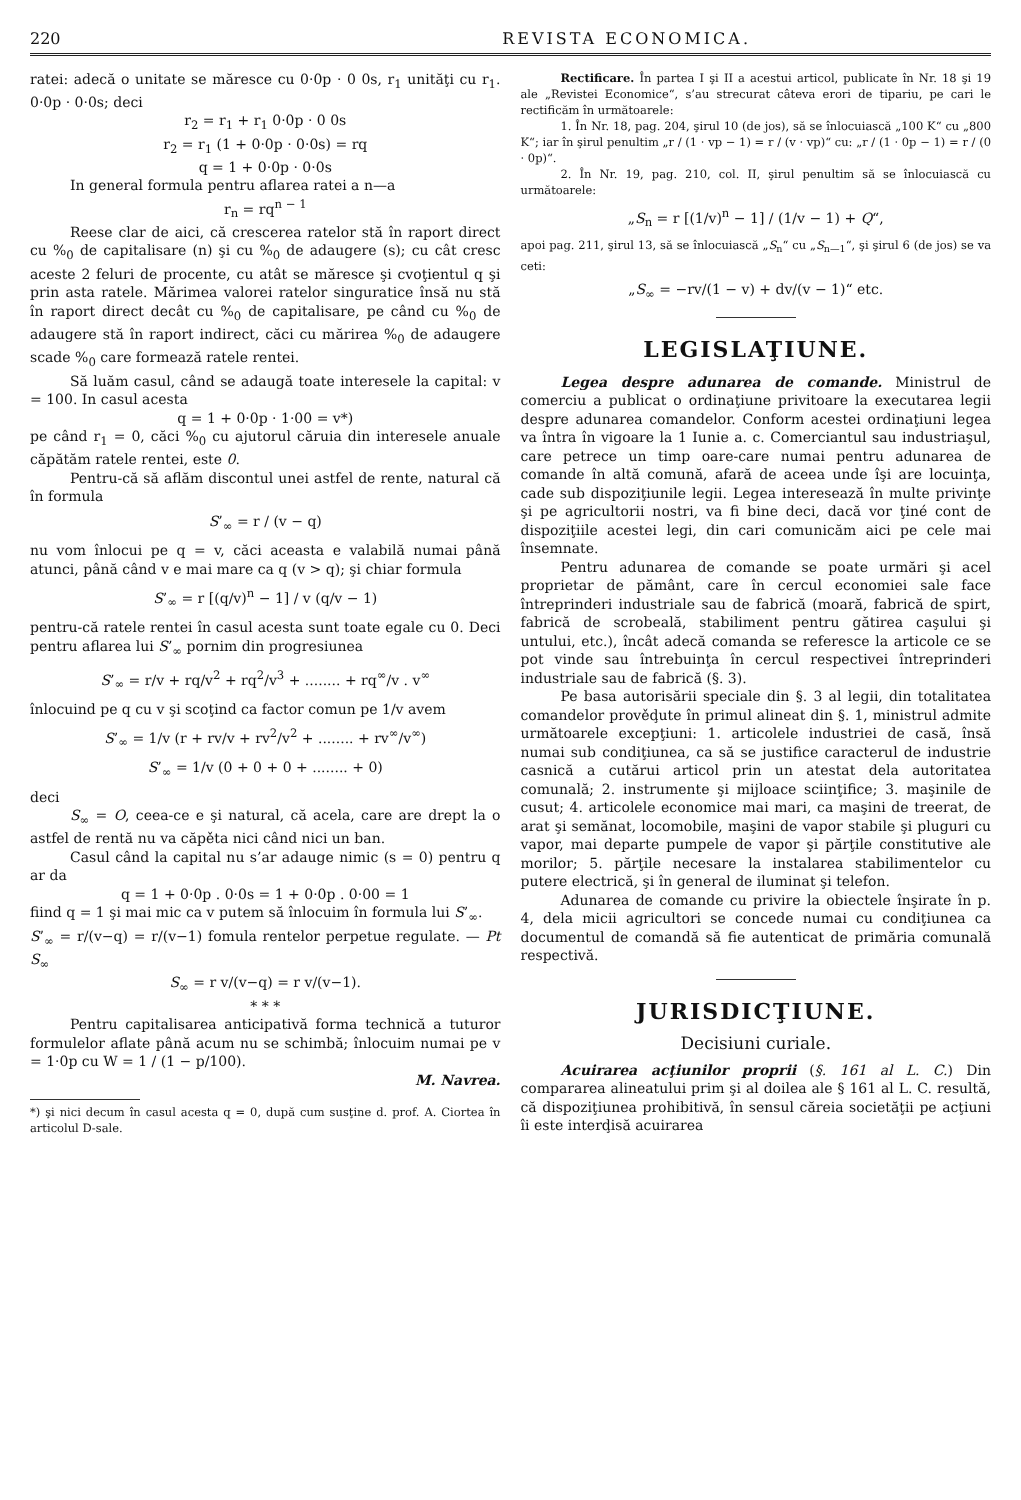220 REVISTA ECONOMICA.
ratei: adecă o unitate se măresce cu 0·0p · 0 0s, r<sub>1</sub> unităţi cu r<sub>1</sub>. 0·0p · 0·0s; deci
r<sub>2</sub> = r<sub>1</sub> + r<sub>1</sub> 0·0p · 0 0s
r<sub>2</sub> = r<sub>1</sub> (1 + 0·0p · 0·0s) = rq
q = 1 + 0·0p · 0·0s
In general formula pentru aflarea ratei a n—a
r<sub>n</sub> = rq<sup>n − 1</sup>
Reese clar de aici, că crescerea ratelor stă în raport direct cu %<sub>0</sub> de capitalisare (n) şi cu %<sub>0</sub> de adaugere (s); cu cât cresc aceste 2 feluri de procente, cu atât se măresce şi cvoţientul q şi prin asta ratele. Mărimea valorei ratelor singuratice însă nu stă în raport direct decât cu %<sub>0</sub> de capitalisare, pe când cu %<sub>0</sub> de adaugere stă în raport indirect, căci cu mărirea %<sub>0</sub> de adaugere scade %<sub>0</sub> care formează ratele rentei.
Să luăm casul, când se adaugă toate interesele la capital: v = 100. In casul acesta
q = 1 + 0·0p · 1·00 = v*)
pe când r<sub>1</sub> = 0, căci %<sub>0</sub> cu ajutorul căruia din interesele anuale căpătăm ratele rentei, este 0.
Pentru-că să aflăm discontul unei astfel de rente, natural că în formula
S’<sub>∞</sub> = r / (v − q)
nu vom înlocui pe q = v, căci aceasta e valabilă numai până atunci, până când v e mai mare ca q (v > q); şi chiar formula
S’<sub>∞</sub> = r [(q/v)<sup>n</sup> − 1] / v (q/v − 1)
pentru-că ratele rentei în casul acesta sunt toate egale cu 0. Deci pentru aflarea lui S’<sub>∞</sub> pornim din progresiunea
S’<sub>∞</sub> = r/v + rq/v<sup>2</sup> + rq<sup>2</sup>/v<sup>3</sup> + ........ + rq<sup>∞</sup>/v . v<sup>∞</sup>
înlocuind pe q cu v şi scoţind ca factor comun pe 1/v avem
S’<sub>∞</sub> = 1/v (r + rv/v + rv<sup>2</sup>/v<sup>2</sup> + ........ + rv<sup>∞</sup>/v<sup>∞</sup>)
S’<sub>∞</sub> = 1/v (0 + 0 + 0 + ........ + 0)
deci
S<sub>∞</sub> = O, ceea-ce e şi natural, că acela, care are drept la o astfel de rentă nu va căpěta nici când nici un ban.
Casul când la capital nu s’ar adauge nimic (s = 0) pentru q ar da
q = 1 + 0·0p . 0·0s = 1 + 0·0p . 0·00 = 1
fiind q = 1 şi mai mic ca v putem să înlocuim în formula lui S’<sub>∞</sub>.
S’<sub>∞</sub> = r/(v−q) = r/(v−1) fomula rentelor perpetue regulate. — Pt S<sub>∞</sub>
S<sub>∞</sub> = r v/(v−q) = r v/(v−1).
* * *
Pentru capitalisarea anticipativă forma technică a tuturor formulelor aflate până acum nu se schimbă; înlocuim numai pe v = 1·0p cu W = 1 / (1 − p/100).
M. Navrea.
*) şi nici decum în casul acesta q = 0, după cum susţine d. prof. A. Ciortea în articolul D-sale.
Rectificare. În partea I şi II a acestui articol, publicate în Nr. 18 şi 19 ale „Revistei Economice“, s’au strecurat câteva erori de tipariu, pe cari le rectificăm în următoarele:
1. În Nr. 18, pag. 204, şirul 10 (de jos), să se înlocuiască „100 K“ cu „800 K“; iar în şirul penultim „r / (1 · vp − 1) = r / (v · vp)“ cu: „r / (1 · 0p − 1) = r / (0 · 0p)“.
2. În Nr. 19, pag. 210, col. II, şirul penultim să se înlocuiască cu următoarele:
„S<sub>n</sub> = r [(1/v)<sup>n</sup> − 1] / (1/v − 1) + Q“,
apoi pag. 211, şirul 13, să se înlocuiască „S<sub>n</sub>“ cu „S<sub>n—1</sub>“, şi şirul 6 (de jos) se va ceti:
„S<sub>∞</sub> = −rv/(1 − v) + dv/(v − 1)“ etc.
LEGISLAŢIUNE.
Legea despre adunarea de comande. Ministrul de comerciu a publicat o ordinaţiune privitoare la executarea legii despre adunarea comandelor. Conform acestei ordinaţiuni legea va întra în vigoare la 1 Iunie a. c. Comerciantul sau industriaşul, care petrece un timp oare-care numai pentru adunarea de comande în altă comună, afară de aceea unde îşi are locuinţa, cade sub dispoziţiunile legii. Legea interesează în multe privinţe şi pe agricultorii nostri, va fi bine deci, dacă vor ţiné cont de dispoziţiile acestei legi, din cari comunicăm aici pe cele mai însemnate.
Pentru adunarea de comande se poate urmări şi acel proprietar de pământ, care în cercul economiei sale face întreprinderi industriale sau de fabrică (moară, fabrică de spirt, fabrică de scrobeală, stabiliment pentru gătirea caşului şi untului, etc.), încât adecă comanda se referesce la articole ce se pot vinde sau întrebuinţa în cercul respectivei întreprinderi industriale sau de fabrică (§. 3).
Pe basa autorisării speciale din §. 3 al legii, din totalitatea comandelor prověḑute în primul alineat din §. 1, ministrul admite următoarele excepţiuni: 1. articolele industriei de casă, însă numai sub condiţiunea, ca să se justifice caracterul de industrie casnică a cutărui articol prin un atestat dela autoritatea comunală; 2. instrumente şi mijloace sciinţifice; 3. maşinile de cusut; 4. articolele economice mai mari, ca maşini de treerat, de arat şi semănat, locomobile, maşini de vapor stabile şi pluguri cu vapor, mai departe pumpele de vapor şi părţile constitutive ale morilor; 5. părţile necesare la instalarea stabilimentelor cu putere electrică, şi în general de iluminat şi telefon.
Adunarea de comande cu privire la obiectele înşirate în p. 4, dela micii agricultori se concede numai cu condiţiunea ca documentul de comandă să fie autenticat de primăria comunală respectivă.
JURISDICŢIUNE.
Decisiuni curiale.
Acuirarea acţiunilor proprii (§. 161 al L. C.) Din compararea alineatului prim şi al doilea ale § 161 al L. C. resultă, că dispoziţiunea prohibitivă, în sensul căreia societăţii pe acţiuni îi este interḑisă acuirarea